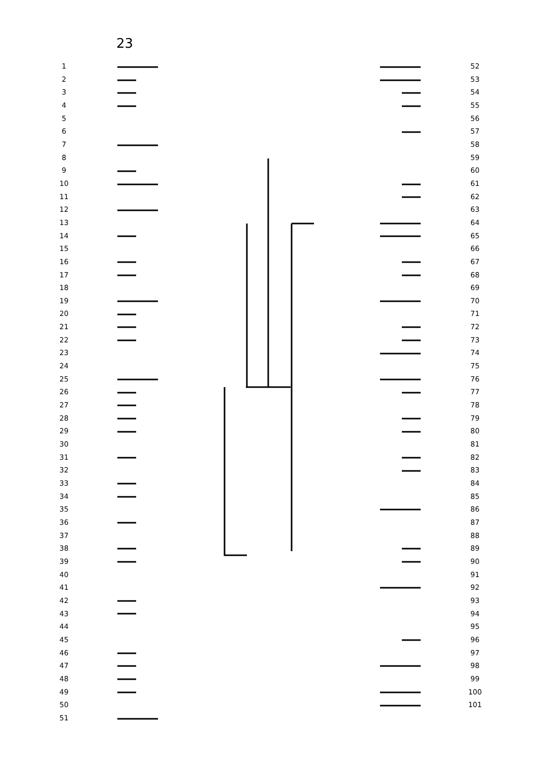23
1
2
3
4
5
6
7
8
9
10
11
12
13
14
15
16
17
18
19
20
21
22
23
24
25
26
27
28
29
30
31
32
33
34
35
36
37
38
39
40
41
42
43
44
45
46
47
48
49
50
51
52
53
54
55
56
57
58
59
60
61
62
63
64
65
66
67
68
69
70
71
72
73
74
75
76
77
78
79
80
81
82
83
84
85
86
87
88
89
90
91
92
93
94
95
96
97
98
99
100
101